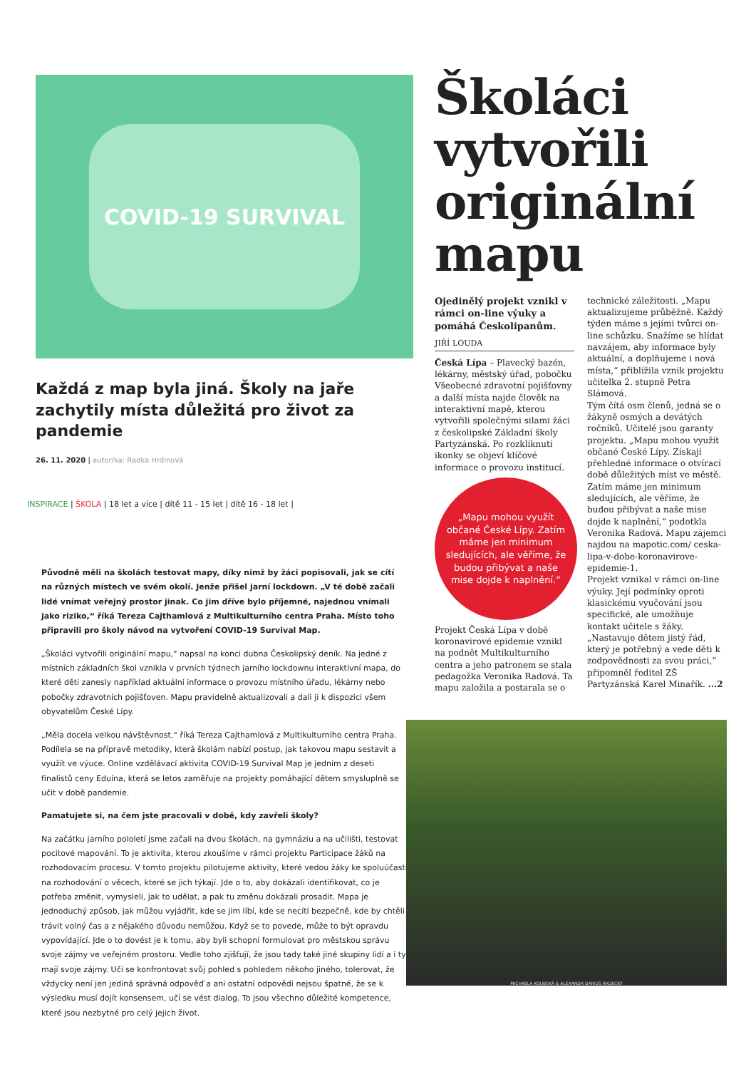COVID-19 SURVIVAL
Každá z map byla jiná. Školy na jaře zachytily místa důležitá pro život za pandemie
26. 11. 2020 | autor/ka: Radka Hrdinová
INSPIRACE | ŠKOLA | 18 let a více | dítě 11 - 15 let | dítě 16 - 18 let |
Původně měli na školách testovat mapy, díky nimž by žáci popisovali, jak se cítí na různých místech ve svém okolí. Jenže přišel jarní lockdown. „V té době začali lidé vnímat veřejný prostor jinak. Co jim dříve bylo příjemné, najednou vnímali jako riziko,“ říká Tereza Cajthamlová z Multikulturního centra Praha. Místo toho připravili pro školy návod na vytvoření COVID-19 Survival Map.
„Školáci vytvořili originální mapu,“ napsal na konci dubna Českolipský deník. Na jedné z místních základních škol vznikla v prvních týdnech jarního lockdownu interaktivní mapa, do které děti zanesly například aktuální informace o provozu místního úřadu, lékárny nebo pobočky zdravotních pojišťoven. Mapu pravidelně aktualizovali a dali ji k dispozici všem obyvatelům České Lípy.
„Měla docela velkou návštěvnost,“ říká Tereza Cajthamlová z Multikulturního centra Praha. Podílela se na přípravě metodiky, která školám nabízí postup, jak takovou mapu sestavit a využít ve výuce. Online vzdělávací aktivita COVID-19 Survival Map je jedním z deseti finalistů ceny Eduína, která se letos zaměřuje na projekty pomáhající dětem smysluplně se učit v době pandemie.
Pamatujete si, na čem jste pracovali v době, kdy zavřeli školy?
Na začátku jarního pololetí jsme začali na dvou školách, na gymnáziu a na učilišti, testovat pocitové mapování. To je aktivita, kterou zkoušíme v rámci projektu Participace žáků na rozhodovacím procesu. V tomto projektu pilotujeme aktivity, které vedou žáky ke spoluúčasti na rozhodování o věcech, které se jich týkají. Jde o to, aby dokázali identifikovat, co je potřeba změnit, vymysleli, jak to udělat, a pak tu změnu dokázali prosadit. Mapa je jednoduchý způsob, jak můžou vyjádřit, kde se jim líbí, kde se necítí bezpečně, kde by chtěli trávit volný čas a z nějakého důvodu nemůžou. Když se to povede, může to být opravdu vypovídající. Jde o to dovést je k tomu, aby byli schopní formulovat pro městskou správu svoje zájmy ve veřejném prostoru. Vedle toho zjišťují, že jsou tady také jiné skupiny lidí a i ty mají svoje zájmy. Učí se konfrontovat svůj pohled s pohledem někoho jiného, tolerovat, že vždycky není jen jediná správná odpověď a ani ostatní odpovědi nejsou špatné, že se k výsledku musí dojít konsensem, učí se vést dialog. To jsou všechno důležité kompetence, které jsou nezbytné pro celý jejich život.
Školáci vytvořili originální mapu
Ojedinělý projekt vznikl v rámci on-line výuky a pomáhá Českolipanům.
JIŘÍ LOUDA
Česká Lípa – Plavecký bazén, lékárny, městský úřad, pobočku Všeobecné zdravotní pojišťovny a další místa najde člověk na interaktivní mapě, kterou vytvořili společnými silami žáci z českolipské Základní školy Partyzánská. Po rozkliknutí ikonky se objeví klíčové informace o provozu institucí.
„Mapu mohou využít občané České Lípy. Zatím máme jen minimum sledujících, ale věříme, že budou přibývat a naše mise dojde k naplnění.“
Projekt Česká Lípa v době koronavirové epidemie vznikl na podnět Multikulturního centra a jeho patronem se stala pedagožka Veronika Radová. Ta mapu založila a postarala se o technické záležitosti. „Mapu aktualizujeme průběžně. Každý týden máme s jejími tvůrci on-line schůzku. Snažíme se hlídat navzájem, aby informace byly aktuální, a doplňujeme i nová místa,“ přiblížila vznik projektu učitelka 2. stupně Petra Slámová.
Tým čítá osm členů, jedná se o žákyně osmých a devátých ročníků. Učitelé jsou garanty projektu. „Mapu mohou využít občané České Lípy. Získají přehledné informace o otvírací době důležitých míst ve městě. Zatím máme jen minimum sledujících, ale věříme, že budou přibývat a naše mise dojde k naplnění,“ podotkla Veronika Radová. Mapu zájemci najdou na mapotic.com/ ceska-lipa-v-dobe-koronavirove-epidemie-1.
Projekt vznikal v rámci on-line výuky. Její podmínky oproti klasickému vyučování jsou specifické, ale umožňuje kontakt učitele s žáky. „Nastavuje dětem jistý řád, který je potřebný a vede děti k zodpovědnosti za svou práci,“ připomněl ředitel ZŠ Partyzánská Karel Minařík. ...2
MICHAELA KOUBSKÁ & ALEXANDR DARIUS RADECKÝ